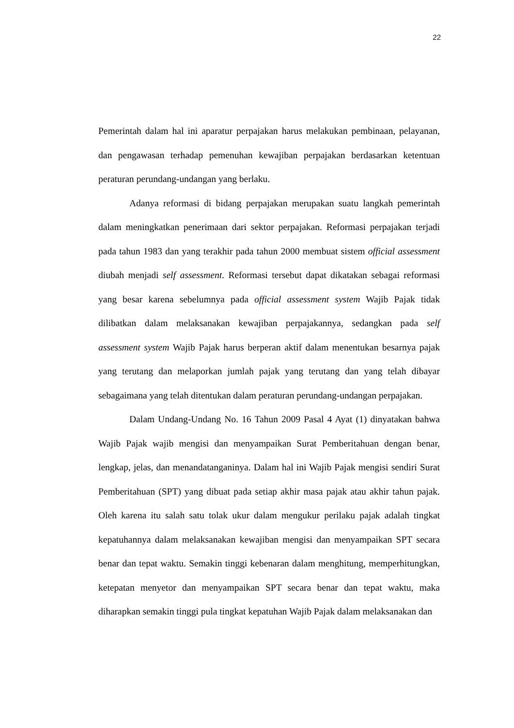22
Pemerintah dalam hal ini aparatur perpajakan harus melakukan pembinaan, pelayanan, dan pengawasan terhadap pemenuhan kewajiban perpajakan berdasarkan ketentuan peraturan perundang-undangan yang berlaku.
Adanya reformasi di bidang perpajakan merupakan suatu langkah pemerintah dalam meningkatkan penerimaan dari sektor perpajakan. Reformasi perpajakan terjadi pada tahun 1983 dan yang terakhir pada tahun 2000 membuat sistem official assessment diubah menjadi self assessment. Reformasi tersebut dapat dikatakan sebagai reformasi yang besar karena sebelumnya pada official assessment system Wajib Pajak tidak dilibatkan dalam melaksanakan kewajiban perpajakannya, sedangkan pada self assessment system Wajib Pajak harus berperan aktif dalam menentukan besarnya pajak yang terutang dan melaporkan jumlah pajak yang terutang dan yang telah dibayar sebagaimana yang telah ditentukan dalam peraturan perundang-undangan perpajakan.
Dalam Undang-Undang No. 16 Tahun 2009 Pasal 4 Ayat (1) dinyatakan bahwa Wajib Pajak wajib mengisi dan menyampaikan Surat Pemberitahuan dengan benar, lengkap, jelas, dan menandatanganinya. Dalam hal ini Wajib Pajak mengisi sendiri Surat Pemberitahuan (SPT) yang dibuat pada setiap akhir masa pajak atau akhir tahun pajak. Oleh karena itu salah satu tolak ukur dalam mengukur perilaku pajak adalah tingkat kepatuhannya dalam melaksanakan kewajiban mengisi dan menyampaikan SPT secara benar dan tepat waktu. Semakin tinggi kebenaran dalam menghitung, memperhitungkan, ketepatan menyetor dan menyampaikan SPT secara benar dan tepat waktu, maka diharapkan semakin tinggi pula tingkat kepatuhan Wajib Pajak dalam melaksanakan dan